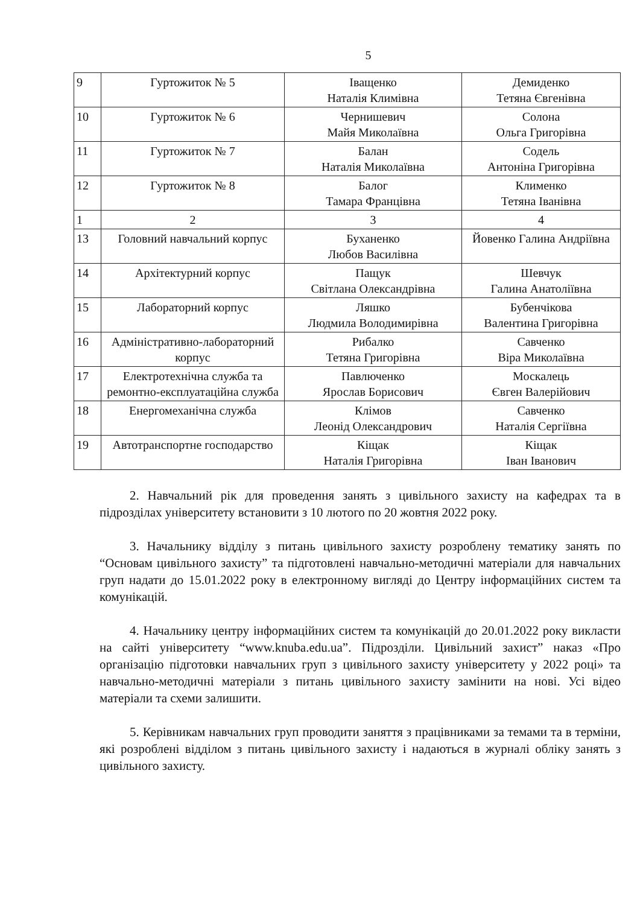5
| 9 | Гуртожиток № 5 | Іващенко Наталія Климівна | Демиденко Тетяна Євгенівна |
| 10 | Гуртожиток № 6 | Чернишевич Майя Миколаївна | Солона Ольга Григорівна |
| 11 | Гуртожиток № 7 | Балан Наталія Миколаївна | Содель Антоніна Григорівна |
| 12 | Гуртожиток № 8 | Балог Тамара Францівна | Клименко Тетяна Іванівна |
| 1 | 2 | 3 | 4 |
| 13 | Головний навчальний корпус | Буханенко Любов Василівна | Йовенко Галина Андріївна |
| 14 | Архітектурний корпус | Пащук Світлана Олександрівна | Шевчук Галина Анатоліївна |
| 15 | Лабораторний корпус | Ляшко Людмила Володимирівна | Бубенчікова Валентина Григорівна |
| 16 | Адміністративно-лабораторний корпус | Рибалко Тетяна Григорівна | Савченко Віра Миколаївна |
| 17 | Електротехнічна служба та ремонтно-експлуатаційна служба | Павлюченко Ярослав Борисович | Москалець Євген Валерійович |
| 18 | Енергомеханічна служба | Клімов Леонід Олександрович | Савченко Наталія Сергіївна |
| 19 | Автотранспортне господарство | Кіщак Наталія Григорівна | Кіщак Іван Іванович |
2. Навчальний рік для проведення занять з цивільного захисту на кафедрах та в підрозділах університету встановити з 10 лютого по 20 жовтня 2022 року.
3. Начальнику відділу з питань цивільного захисту розроблену тематику занять по “Основам цивільного захисту” та підготовлені навчально-методичні матеріали для навчальних груп надати до 15.01.2022 року в електронному вигляді до Центру інформаційних систем та комунікацій.
4. Начальнику центру інформаційних систем та комунікацій до 20.01.2022 року викласти на сайті університету “www.knuba.edu.ua”. Підрозділи. Цивільний захист” наказ «Про організацію підготовки навчальних груп з цивільного захисту університету у 2022 році» та навчально-методичні матеріали з питань цивільного захисту замінити на нові. Усі відео матеріали та схеми залишити.
5. Керівникам навчальних груп проводити заняття з працівниками за темами та в терміни, які розроблені відділом з питань цивільного захисту і надаються в журналі обліку занять з цивільного захисту.